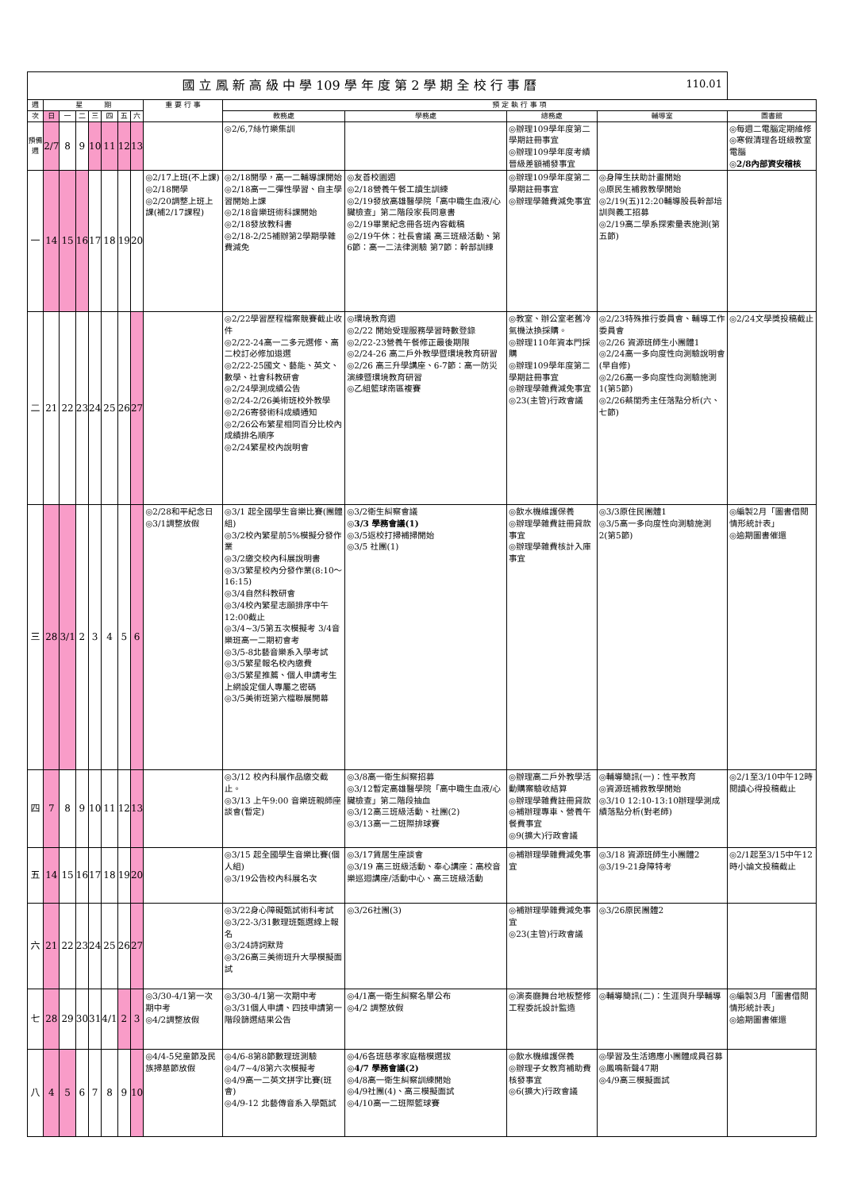| 國 立 鳳 新 高 級 中 學 109 學 年 度 第 2 學 期 全 校 行 事 曆 110.01 | | | | | | | | | | | | | |
| --- | --- | --- | --- | --- | --- | --- | --- | --- | --- | --- | --- | --- | --- |
| 週 | 星 期 | | | | | | | 重 要 行 事 | 預 定 執 行 事 項 | | | | |
| 次 | 日 | 一 | 二 | 三 | 四 | 五 | 六 | | 教務處 | 學務處 | 總務處 | 輔導室 | 圖書館 |
| 預備週 | 2/7 | 8 | 9 | 10 | 11 | 12 | 13 | | ◎2/6,7絲竹樂集訓 | | ◎辦理109學年度第二學期註冊事宜 ◎辦理109學年度考績晉級差額補發事宜 | | ◎每週二電腦定期維修 ◎寒假清理各班級教室電腦 ◎2/8內部資安稽核 |
| 一 | 14 | 15 | 16 | 17 | 18 | 19 | 20 | ◎2/17上班(不上課) ◎2/18開學 ◎2/20調整上班上課(補2/17課程) | ◎2/18開學，高一二輔導課開始 ◎2/18高一二彈性學習、自主學習開始上課 ◎2/18音樂班術科課開始 ◎2/18發放教科書 ◎2/18-2/25補辦第2學期學雜費減免 | ◎友善校園週 ◎2/18營養午餐工讀生訓練 ◎2/19發放高雄醫學院「高中職生血液/心臟檢查」第二階段家長同意書 ◎2/19畢業紀念冊各班內容截稿 ◎2/19午休：社長會議 高三班級活動、第6節：高一二法律測驗 第7節：幹部訓練 | ◎辦理109學年度第二學期註冊事宜 ◎辦理學雜費減免事宜 | ◎身障生扶助計畫開始 ◎原民生補救教學開始 ◎2/19(五)12:20輔導股長幹部培訓與義工招募 ◎2/19高二學系探索量表施測(第五節) | |
| 二 | 21 | 22 | 23 | 24 | 25 | 26 | 27 | | ◎2/22學習歷程檔案競賽截止收件 ◎2/22-24高一二多元選修、高二校訂必修加退選 ◎2/22-25國文、藝能、英文、數學、社會科教研會 ◎2/24學測成績公告 ◎2/24-2/26美術班校外教學 ◎2/26寄發術科成績通知 ◎2/26公布繁星相同百分比校內成績排名順序 ◎2/24繁星校內說明會 | ◎環境教育週 ◎2/22 開始受理服務學習時數登錄 ◎2/22-23營養午餐修正最後期限 ◎2/24-26 高二戶外教學暨環境教育研習 ◎2/26 高三升學講座、6-7節：高一防災演練暨環境教育研習 ◎乙組籃球南區複賽 | ◎教室、辦公室老舊冷氣機汰換採購。 ◎辦理110年資本門採購 ◎辦理109學年度第二學期註冊事宜 ◎辦理學雜費減免事宜 ◎23(主管)行政會議 | ◎2/23特殊推行委員會、輔導工作委員會 ◎2/26 資源班師生小團體1 ◎2/24高一多向度性向測驗說明會(早自修) ◎2/26高一多向度性向測驗施測1(第5節) ◎2/26蔡閨秀主任落點分析(六、七節) | ◎2/24文學獎投稿截止 |
| 三 | 28 | 3/1 | 2 | 3 | 4 | 5 | 6 | ◎2/28和平紀念日 ◎3/1調整放假 | ◎3/1 起全國學生音樂比賽(團體組) ◎3/2校內繁星前5%模擬分發作業 ◎3/2繳交校內科展說明書 ◎3/3繁星校內分發作業(8:10～16:15) ◎3/4自然科教研會 ◎3/4校內繁星志願排序中午12:00截止 ◎3/4~3/5第五次模擬考 3/4音樂班高一二期初會考 ◎3/5-8北藝音樂系入學考試 ◎3/5繁星報名校內繳費 ◎3/5繁星推薦、個人申請考生上網設定個人專屬之密碼 ◎3/5美術班第六檔聯展開幕 | ◎3/2衛生糾察會議 ◎3/3 學務會議(1) ◎3/5返校打掃補掃開始 ◎3/5 社團(1) | ◎飲水機維護保養 ◎辦理學雜費註冊貸款事宜 ◎辦理學雜費核計入庫事宜 | ◎3/3原住民團體1 ◎3/5高一多向度性向測驗施測2(第5節) | ◎編製2月「圖書借閱情形統計表」 ◎逾期圖書催還 |
| 四 | 7 | 8 | 9 | 10 | 11 | 12 | 13 | | ◎3/12 校內科展作品繳交截止。 ◎3/13 上午9:00 音樂班親師座談會(暫定) | ◎3/8高一衛生糾察招募 ◎3/12暫定高雄醫學院「高中職生血液/心臟檢查」第二階段抽血 ◎3/12高三班級活動、社團(2) ◎3/13高一二班際排球賽 | ◎辦理高二戶外教學活動購案驗收結算 ◎辦理學雜費註冊貸款 ◎補辦理專車、營養午餐費事宜 ◎9(擴大)行政會議 | ◎輔導簡訊(一)：性平教育 ◎資源班補救教學開始 ◎3/10 12:10-13:10辦理學測成績落點分析(對老師) | ◎2/1至3/10中午12時閱讀心得投稿截止 |
| 五 | 14 | 15 | 16 | 17 | 18 | 19 | 20 | | ◎3/15 起全國學生音樂比賽(個人組) ◎3/19公告校內科展名次 | ◎3/17賃居生座談會 ◎3/19 高三班級活動、奉心講座：高校音樂巡迴講座/活動中心、高三班級活動 | ◎補辦理學雜費減免事宜 | ◎3/18 資源班師生小團體2 ◎3/19-21身障特考 | ◎2/1起至3/15中午12時小論文投稿截止 |
| 六 | 21 | 22 | 23 | 24 | 25 | 26 | 27 | | ◎3/22身心障礙甄試術科考試 ◎3/22-3/31數理班甄選線上報名 ◎3/24詩詞默背 ◎3/26高三美術班升大學模擬面試 | ◎3/26社團(3) | ◎補辦理學雜費減免事宜 ◎23(主管)行政會議 | ◎3/26原民團體2 | |
| 七 | 28 | 29 | 30 | 31 | 4/1 | 2 | 3 | ◎3/30-4/1第一次期中考 ◎4/2調整放假 | ◎3/30-4/1第一次期中考 ◎3/31個人申請、四技申請第一階段篩選結果公告 | ◎4/1高一衛生糾察名單公布 ◎4/2 調整放假 | ◎演奏廳舞台地板整修工程委託設計監造 | ◎輔導簡訊(二)：生涯與升學輔導 | ◎編製3月「圖書借閱情形統計表」 ◎逾期圖書催還 |
| 八 | 4 | 5 | 6 | 7 | 8 | 9 | 10 | ◎4/4-5兒童節及民族掃墓節放假 | ◎4/6-8第8節數理班測驗 ◎4/7~4/8第六次模擬考 ◎4/9高一二英文拼字比賽(班會) ◎4/9-12 北藝傳音系入學甄試 | ◎4/6各班慈孝家庭楷模選拔 ◎4/7 學務會議(2) ◎4/8高一衛生糾察訓練開始 ◎4/9社團(4)、高三模擬面試 ◎4/10高一二班際籃球賽 | ◎飲水機維護保養 ◎辦理子女教育補助費核發事宜 ◎6(擴大)行政會議 | ◎學習及生活適應小團體成員召募 ◎鳳鳴新聲47期 ◎4/9高三模擬面試 | |